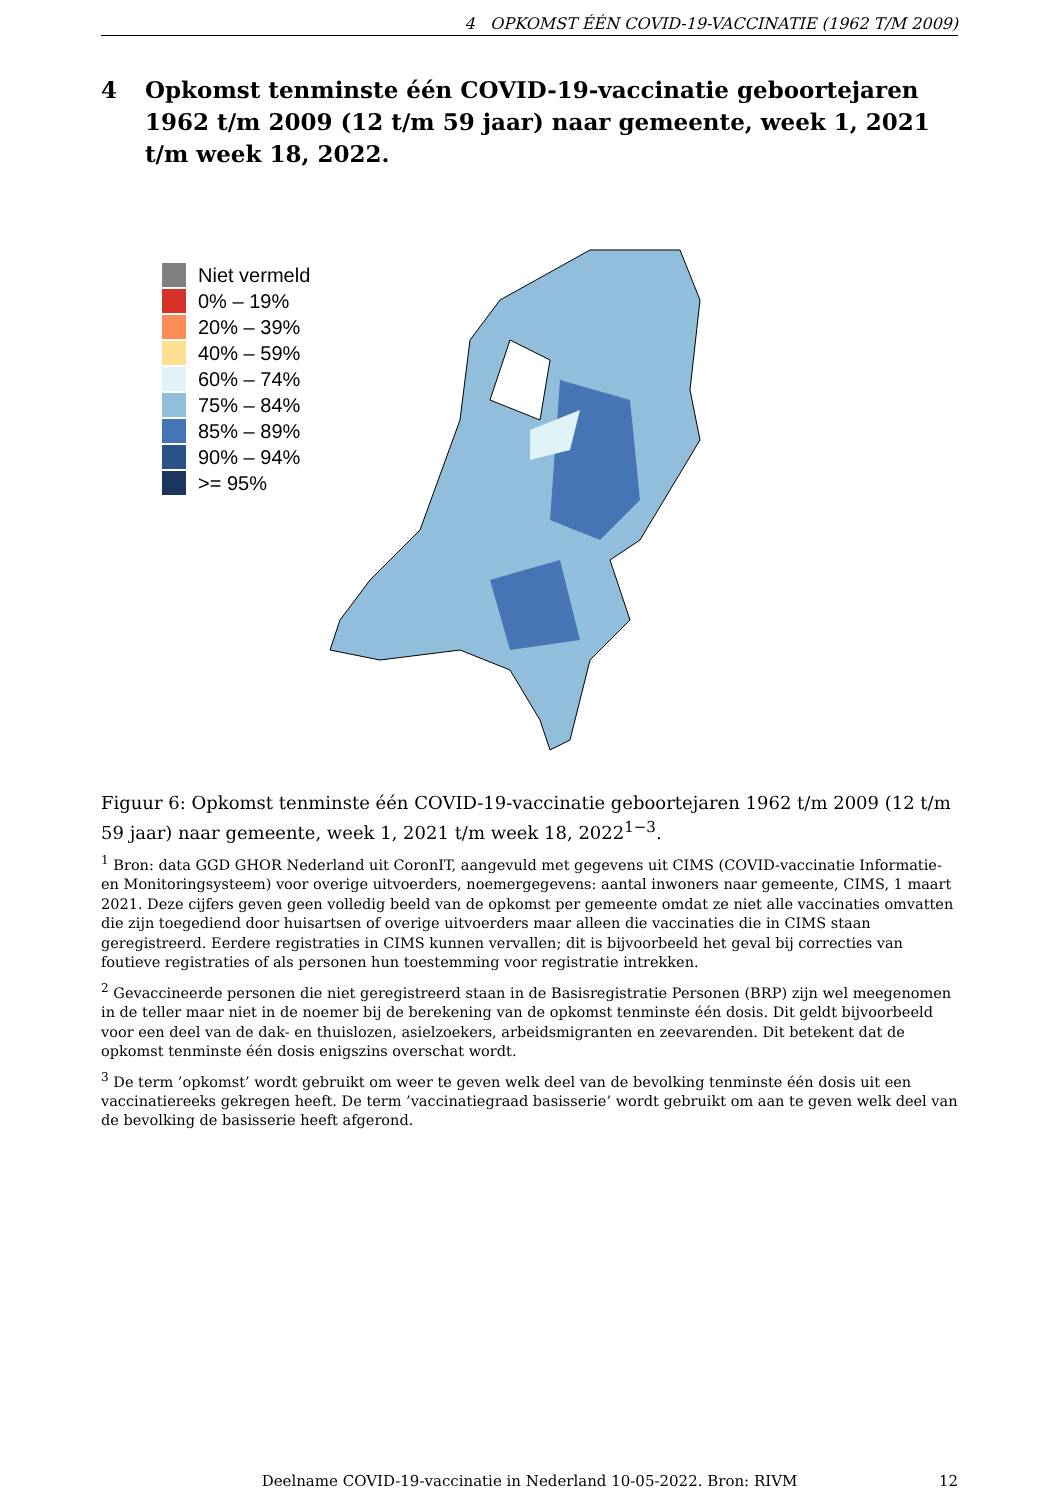4 OPKOMST ÉÉN COVID-19-VACCINATIE (1962 T/M 2009)
4 Opkomst tenminste één COVID-19-vaccinatie geboortejaren 1962 t/m 2009 (12 t/m 59 jaar) naar gemeente, week 1, 2021 t/m week 18, 2022.
Niet vermeld
0% – 19%
20% – 39%
40% – 59%
60% – 74%
75% – 84%
85% – 89%
90% – 94%
>= 95%
Figuur 6: Opkomst tenminste één COVID-19-vaccinatie geboortejaren 1962 t/m 2009 (12 t/m 59 jaar) naar gemeente, week 1, 2021 t/m week 18, 2022<sup>1−3</sup>.
<sup>1</sup> Bron: data GGD GHOR Nederland uit CoronIT, aangevuld met gegevens uit CIMS (COVID-vaccinatie Informatie- en Monitoringsysteem) voor overige uitvoerders, noemergegevens: aantal inwoners naar gemeente, CIMS, 1 maart 2021. Deze cijfers geven geen volledig beeld van de opkomst per gemeente omdat ze niet alle vaccinaties omvatten die zijn toegediend door huisartsen of overige uitvoerders maar alleen die vaccinaties die in CIMS staan geregistreerd. Eerdere registraties in CIMS kunnen vervallen; dit is bijvoorbeeld het geval bij correcties van foutieve registraties of als personen hun toestemming voor registratie intrekken.
<sup>2</sup> Gevaccineerde personen die niet geregistreerd staan in de Basisregistratie Personen (BRP) zijn wel meegenomen in de teller maar niet in de noemer bij de berekening van de opkomst tenminste één dosis. Dit geldt bijvoorbeeld voor een deel van de dak- en thuislozen, asielzoekers, arbeidsmigranten en zeevarenden. Dit betekent dat de opkomst tenminste één dosis enigszins overschat wordt.
<sup>3</sup> De term ’opkomst’ wordt gebruikt om weer te geven welk deel van de bevolking tenminste één dosis uit een vaccinatiereeks gekregen heeft. De term ’vaccinatiegraad basisserie’ wordt gebruikt om aan te geven welk deel van de bevolking de basisserie heeft afgerond.
Deelname COVID-19-vaccinatie in Nederland 10-05-2022. Bron: RIVM 12